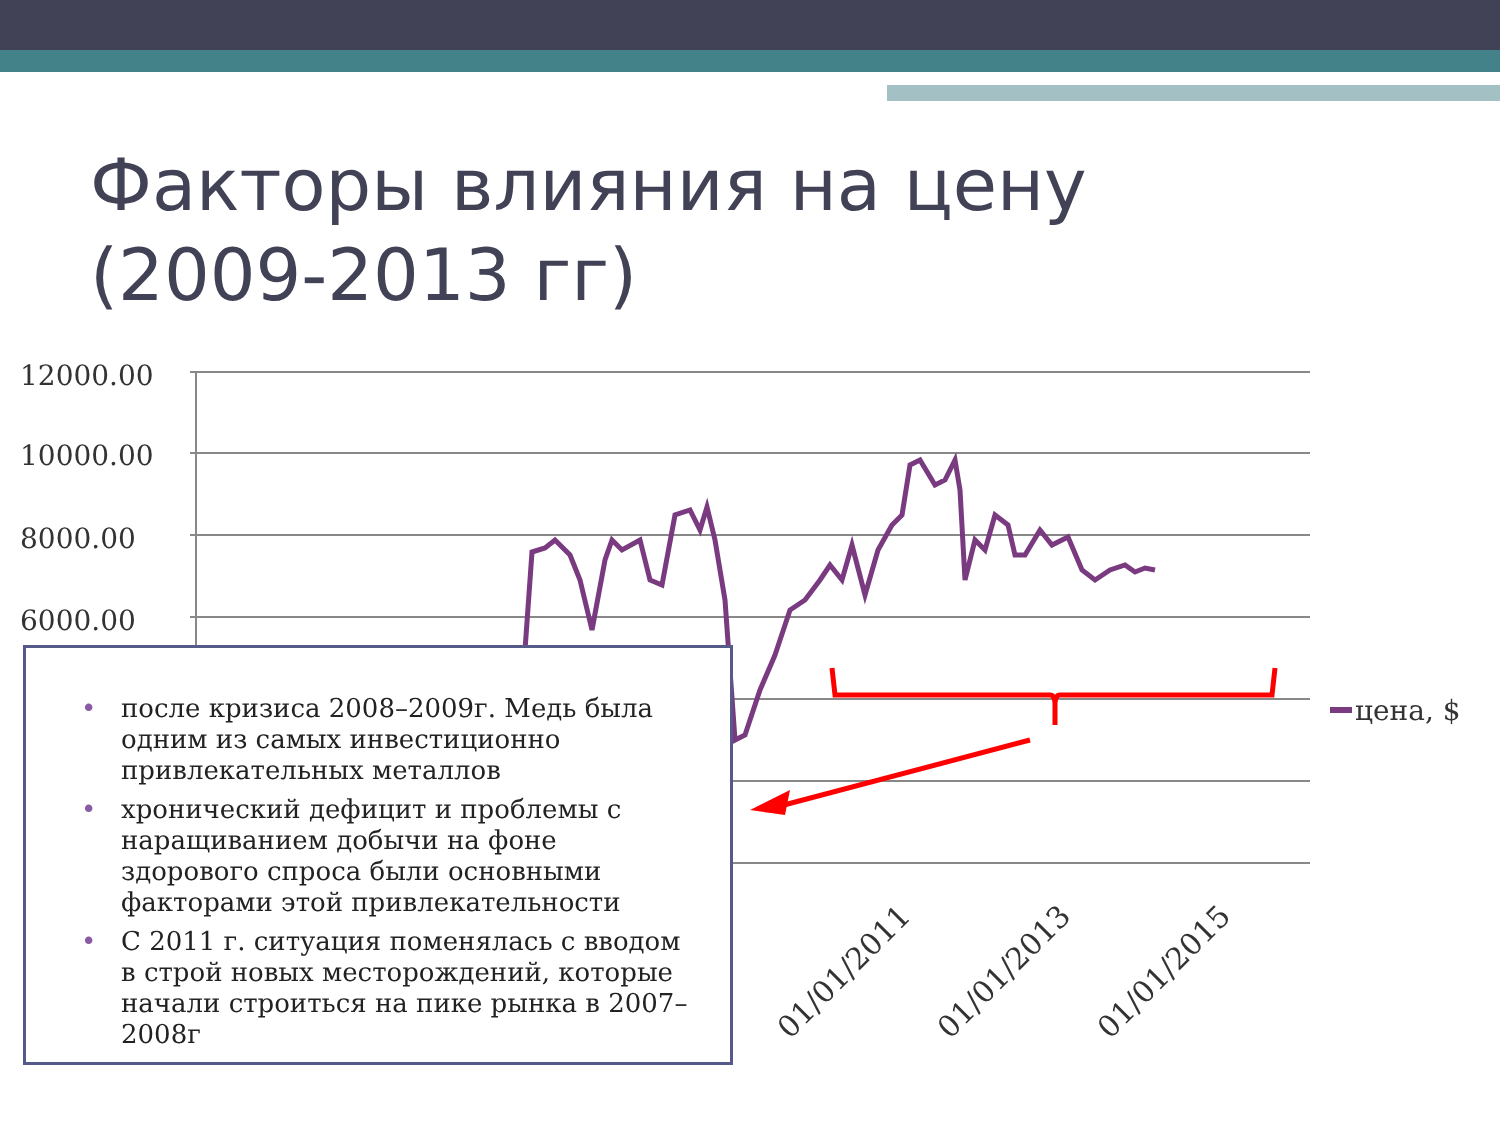Факторы влияния на цену
(2009-2013 гг)
12000.00
10000.00
8000.00
6000.00
цена, $
01/01/2011
01/01/2013
01/01/2015
• после кризиса 2008–2009г. Медь была одним из самых инвестиционно привлекательных металлов
• хронический дефицит и проблемы с наращиванием добычи на фоне здорового спроса были основными факторами этой привлекательности
• С 2011 г. ситуация поменялась с вводом в строй новых месторождений, которые начали строиться на пике рынка в 2007–2008г